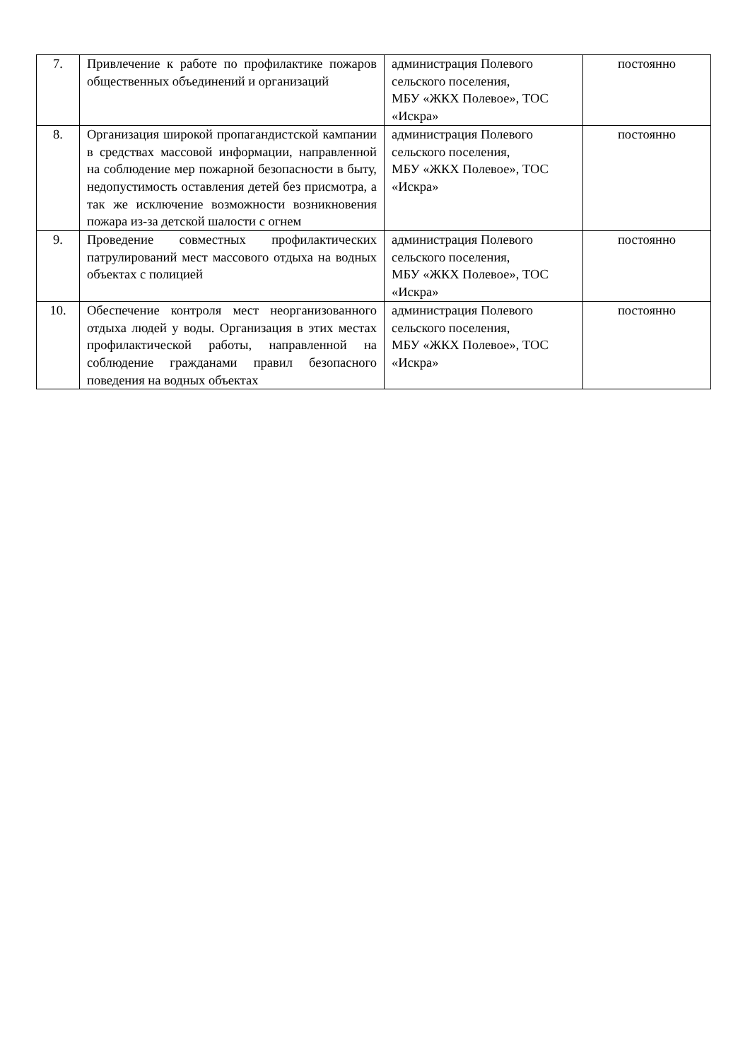| 7. | Привлечение к работе по профилактике пожаров общественных объединений и организаций | администрация Полевого сельского поселения, МБУ «ЖКХ Полевое», ТОС «Искра» | постоянно |
| 8. | Организация широкой пропагандистской кампании в средствах массовой информации, направленной на соблюдение мер пожарной безопасности в быту, недопустимость оставления детей без присмотра, а так же исключение возможности возникновения пожара из-за детской шалости с огнем | администрация Полевого сельского поселения, МБУ «ЖКХ Полевое», ТОС «Искра» | постоянно |
| 9. | Проведение совместных профилактических патрулирований мест массового отдыха на водных объектах с полицией | администрация Полевого сельского поселения, МБУ «ЖКХ Полевое», ТОС «Искра» | постоянно |
| 10. | Обеспечение контроля мест неорганизованного отдыха людей у воды. Организация в этих местах профилактической работы, направленной на соблюдение гражданами правил безопасного поведения на водных объектах | администрация Полевого сельского поселения, МБУ «ЖКХ Полевое», ТОС «Искра» | постоянно |